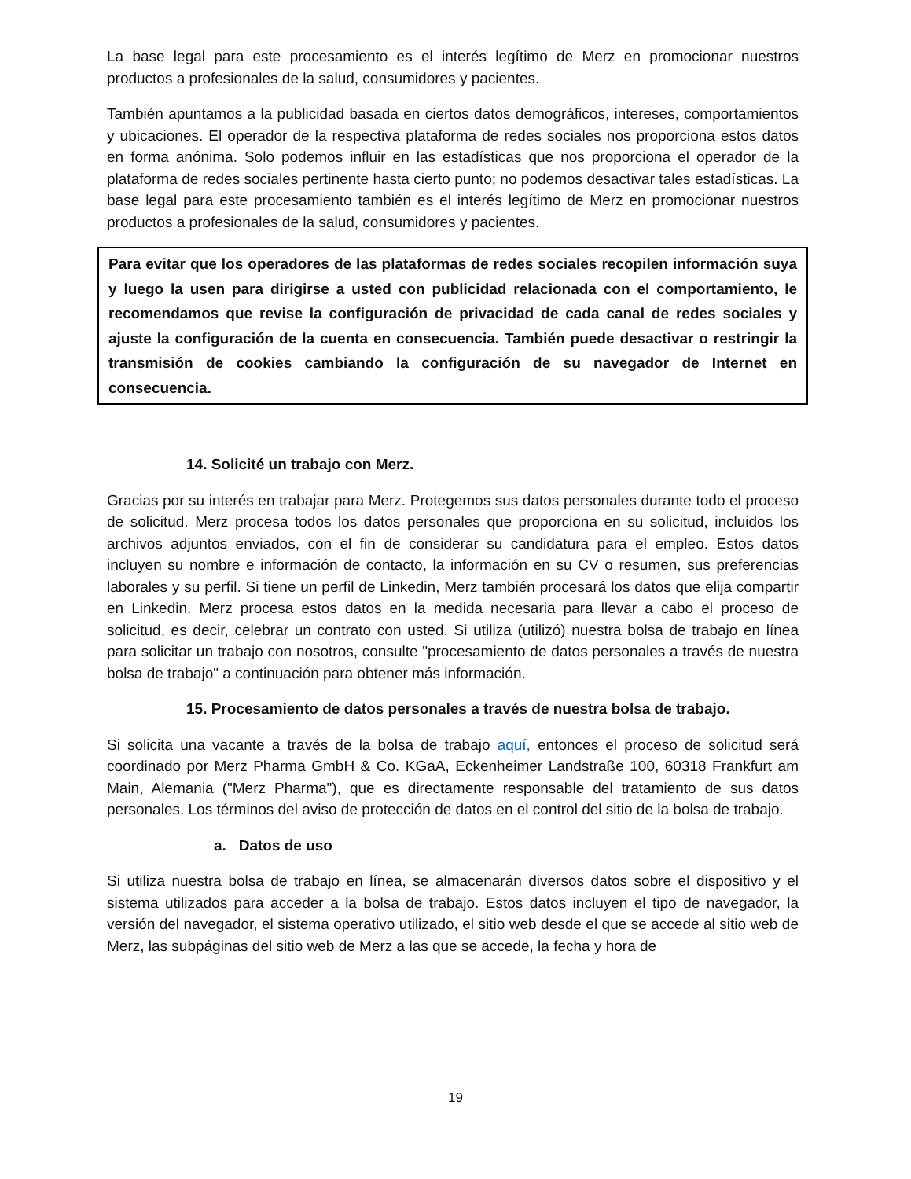La base legal para este procesamiento es el interés legítimo de Merz en promocionar nuestros productos a profesionales de la salud, consumidores y pacientes.
También apuntamos a la publicidad basada en ciertos datos demográficos, intereses, comportamientos y ubicaciones. El operador de la respectiva plataforma de redes sociales nos proporciona estos datos en forma anónima. Solo podemos influir en las estadísticas que nos proporciona el operador de la plataforma de redes sociales pertinente hasta cierto punto; no podemos desactivar tales estadísticas. La base legal para este procesamiento también es el interés legítimo de Merz en promocionar nuestros productos a profesionales de la salud, consumidores y pacientes.
Para evitar que los operadores de las plataformas de redes sociales recopilen información suya y luego la usen para dirigirse a usted con publicidad relacionada con el comportamiento, le recomendamos que revise la configuración de privacidad de cada canal de redes sociales y ajuste la configuración de la cuenta en consecuencia. También puede desactivar o restringir la transmisión de cookies cambiando la configuración de su navegador de Internet en consecuencia.
14. Solicité un trabajo con Merz.
Gracias por su interés en trabajar para Merz. Protegemos sus datos personales durante todo el proceso de solicitud. Merz procesa todos los datos personales que proporciona en su solicitud, incluidos los archivos adjuntos enviados, con el fin de considerar su candidatura para el empleo. Estos datos incluyen su nombre e información de contacto, la información en su CV o resumen, sus preferencias laborales y su perfil. Si tiene un perfil de Linkedin, Merz también procesará los datos que elija compartir en Linkedin. Merz procesa estos datos en la medida necesaria para llevar a cabo el proceso de solicitud, es decir, celebrar un contrato con usted. Si utiliza (utilizó) nuestra bolsa de trabajo en línea para solicitar un trabajo con nosotros, consulte "procesamiento de datos personales a través de nuestra bolsa de trabajo" a continuación para obtener más información.
15. Procesamiento de datos personales a través de nuestra bolsa de trabajo.
Si solicita una vacante a través de la bolsa de trabajo aquí, entonces el proceso de solicitud será coordinado por Merz Pharma GmbH & Co. KGaA, Eckenheimer Landstraße 100, 60318 Frankfurt am Main, Alemania ("Merz Pharma"), que es directamente responsable del tratamiento de sus datos personales. Los términos del aviso de protección de datos en el control del sitio de la bolsa de trabajo.
a. Datos de uso
Si utiliza nuestra bolsa de trabajo en línea, se almacenarán diversos datos sobre el dispositivo y el sistema utilizados para acceder a la bolsa de trabajo. Estos datos incluyen el tipo de navegador, la versión del navegador, el sistema operativo utilizado, el sitio web desde el que se accede al sitio web de Merz, las subpáginas del sitio web de Merz a las que se accede, la fecha y hora de
19